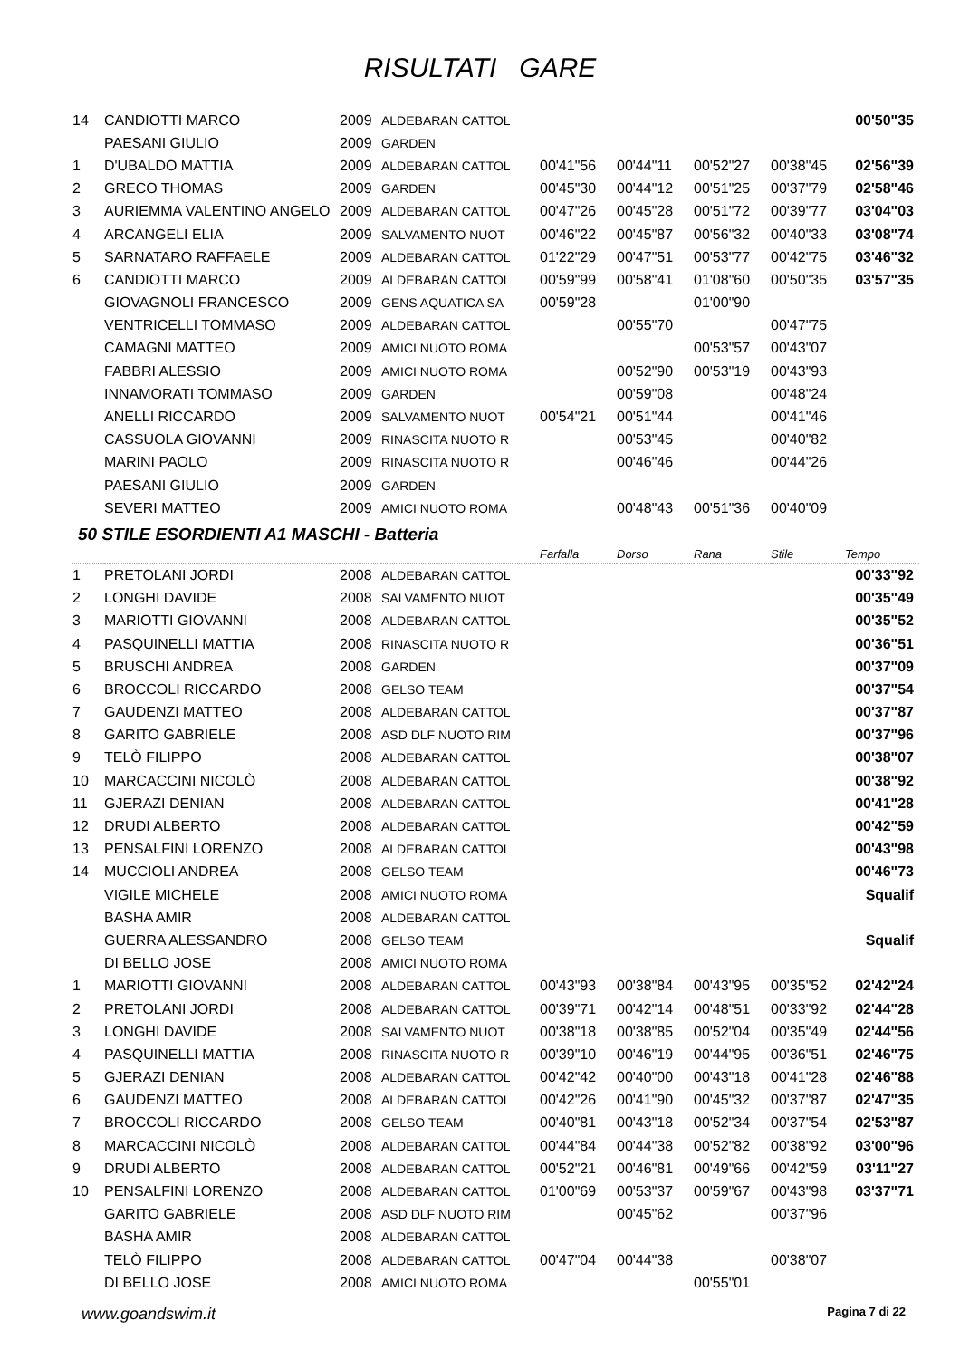RISULTATI GARE
| 14 | CANDIOTTI MARCO | 2009 | ALDEBARAN CATTOL | | | | | 00'50"35 |
| | PAESANI GIULIO | 2009 | GARDEN | | | | | |
| 1 | D'UBALDO MATTIA | 2009 | ALDEBARAN CATTOL | 00'41"56 | 00'44"11 | 00'52"27 | 00'38"45 | 02'56"39 |
| 2 | GRECO THOMAS | 2009 | GARDEN | 00'45"30 | 00'44"12 | 00'51"25 | 00'37"79 | 02'58"46 |
| 3 | AURIEMMA VALENTINO ANGELO | 2009 | ALDEBARAN CATTOL | 00'47"26 | 00'45"28 | 00'51"72 | 00'39"77 | 03'04"03 |
| 4 | ARCANGELI ELIA | 2009 | SALVAMENTO NUOT | 00'46"22 | 00'45"87 | 00'56"32 | 00'40"33 | 03'08"74 |
| 5 | SARNATARO RAFFAELE | 2009 | ALDEBARAN CATTOL | 01'22"29 | 00'47"51 | 00'53"77 | 00'42"75 | 03'46"32 |
| 6 | CANDIOTTI MARCO | 2009 | ALDEBARAN CATTOL | 00'59"99 | 00'58"41 | 01'08"60 | 00'50"35 | 03'57"35 |
| | GIOVAGNOLI FRANCESCO | 2009 | GENS AQUATICA SA | 00'59"28 | | 01'00"90 | | |
| | VENTRICELLI TOMMASO | 2009 | ALDEBARAN CATTOL | | 00'55"70 | | 00'47"75 | |
| | CAMAGNI MATTEO | 2009 | AMICI NUOTO ROMA | | | 00'53"57 | 00'43"07 | |
| | FABBRI ALESSIO | 2009 | AMICI NUOTO ROMA | | 00'52"90 | 00'53"19 | 00'43"93 | |
| | INNAMORATI TOMMASO | 2009 | GARDEN | | 00'59"08 | | 00'48"24 | |
| | ANELLI RICCARDO | 2009 | SALVAMENTO NUOT | 00'54"21 | 00'51"44 | | 00'41"46 | |
| | CASSUOLA GIOVANNI | 2009 | RINASCITA NUOTO R | | 00'53"45 | | 00'40"82 | |
| | MARINI PAOLO | 2009 | RINASCITA NUOTO R | | 00'46"46 | | 00'44"26 | |
| | PAESANI GIULIO | 2009 | GARDEN | | | | | |
| | SEVERI MATTEO | 2009 | AMICI NUOTO ROMA | | 00'48"43 | 00'51"36 | 00'40"09 | |
50 STILE ESORDIENTI A1 MASCHI - Batteria
| | | | | Farfalla | Dorso | Rana | Stile | Tempo |
| --- | --- | --- | --- | --- | --- | --- | --- | --- |
| 1 | PRETOLANI JORDI | 2008 | ALDEBARAN CATTOL | | | | | 00'33"92 |
| 2 | LONGHI DAVIDE | 2008 | SALVAMENTO NUOT | | | | | 00'35"49 |
| 3 | MARIOTTI GIOVANNI | 2008 | ALDEBARAN CATTOL | | | | | 00'35"52 |
| 4 | PASQUINELLI MATTIA | 2008 | RINASCITA NUOTO R | | | | | 00'36"51 |
| 5 | BRUSCHI ANDREA | 2008 | GARDEN | | | | | 00'37"09 |
| 6 | BROCCOLI RICCARDO | 2008 | GELSO TEAM | | | | | 00'37"54 |
| 7 | GAUDENZI MATTEO | 2008 | ALDEBARAN CATTOL | | | | | 00'37"87 |
| 8 | GARITO GABRIELE | 2008 | ASD DLF NUOTO RIM | | | | | 00'37"96 |
| 9 | TELÒ FILIPPO | 2008 | ALDEBARAN CATTOL | | | | | 00'38"07 |
| 10 | MARCACCINI NICOLÒ | 2008 | ALDEBARAN CATTOL | | | | | 00'38"92 |
| 11 | GJERAZI DENIAN | 2008 | ALDEBARAN CATTOL | | | | | 00'41"28 |
| 12 | DRUDI ALBERTO | 2008 | ALDEBARAN CATTOL | | | | | 00'42"59 |
| 13 | PENSALFINI LORENZO | 2008 | ALDEBARAN CATTOL | | | | | 00'43"98 |
| 14 | MUCCIOLI ANDREA | 2008 | GELSO TEAM | | | | | 00'46"73 |
| | VIGILE MICHELE | 2008 | AMICI NUOTO ROMA | | | | | Squalif |
| | BASHA AMIR | 2008 | ALDEBARAN CATTOL | | | | | |
| | GUERRA ALESSANDRO | 2008 | GELSO TEAM | | | | | Squalif |
| | DI BELLO JOSE | 2008 | AMICI NUOTO ROMA | | | | | |
| 1 | MARIOTTI GIOVANNI | 2008 | ALDEBARAN CATTOL | 00'43"93 | 00'38"84 | 00'43"95 | 00'35"52 | 02'42"24 |
| 2 | PRETOLANI JORDI | 2008 | ALDEBARAN CATTOL | 00'39"71 | 00'42"14 | 00'48"51 | 00'33"92 | 02'44"28 |
| 3 | LONGHI DAVIDE | 2008 | SALVAMENTO NUOT | 00'38"18 | 00'38"85 | 00'52"04 | 00'35"49 | 02'44"56 |
| 4 | PASQUINELLI MATTIA | 2008 | RINASCITA NUOTO R | 00'39"10 | 00'46"19 | 00'44"95 | 00'36"51 | 02'46"75 |
| 5 | GJERAZI DENIAN | 2008 | ALDEBARAN CATTOL | 00'42"42 | 00'40"00 | 00'43"18 | 00'41"28 | 02'46"88 |
| 6 | GAUDENZI MATTEO | 2008 | ALDEBARAN CATTOL | 00'42"26 | 00'41"90 | 00'45"32 | 00'37"87 | 02'47"35 |
| 7 | BROCCOLI RICCARDO | 2008 | GELSO TEAM | 00'40"81 | 00'43"18 | 00'52"34 | 00'37"54 | 02'53"87 |
| 8 | MARCACCINI NICOLÒ | 2008 | ALDEBARAN CATTOL | 00'44"84 | 00'44"38 | 00'52"82 | 00'38"92 | 03'00"96 |
| 9 | DRUDI ALBERTO | 2008 | ALDEBARAN CATTOL | 00'52"21 | 00'46"81 | 00'49"66 | 00'42"59 | 03'11"27 |
| 10 | PENSALFINI LORENZO | 2008 | ALDEBARAN CATTOL | 01'00"69 | 00'53"37 | 00'59"67 | 00'43"98 | 03'37"71 |
| | GARITO GABRIELE | 2008 | ASD DLF NUOTO RIM | | 00'45"62 | | 00'37"96 | |
| | BASHA AMIR | 2008 | ALDEBARAN CATTOL | | | | | |
| | TELÒ FILIPPO | 2008 | ALDEBARAN CATTOL | 00'47"04 | 00'44"38 | | 00'38"07 | |
| | DI BELLO JOSE | 2008 | AMICI NUOTO ROMA | | | 00'55"01 | | |
www.goandswim.it Pagina 7 di 22